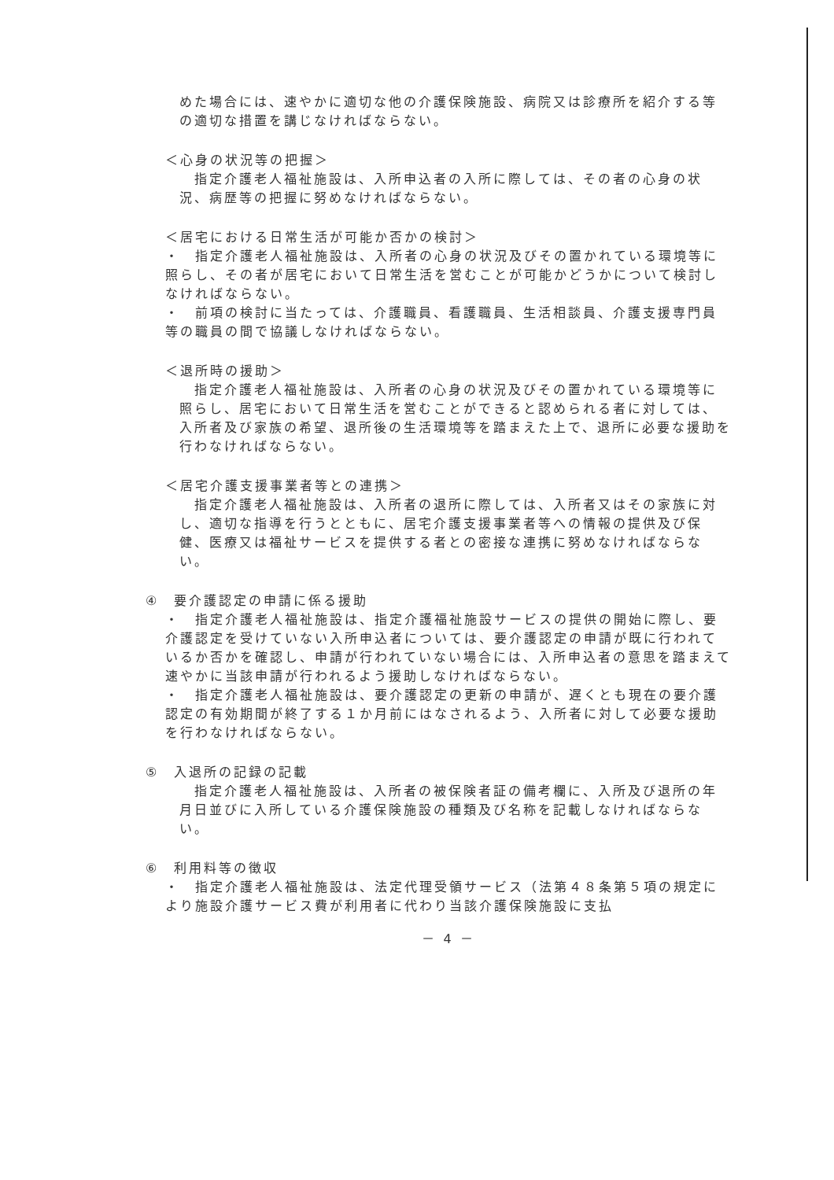めた場合には、速やかに適切な他の介護保険施設、病院又は診療所を紹介する等の適切な措置を講じなければならない。
＜心身の状況等の把握＞
　指定介護老人福祉施設は、入所申込者の入所に際しては、その者の心身の状況、病歴等の把握に努めなければならない。
＜居宅における日常生活が可能か否かの検討＞
・　指定介護老人福祉施設は、入所者の心身の状況及びその置かれている環境等に照らし、その者が居宅において日常生活を営むことが可能かどうかについて検討しなければならない。
・　前項の検討に当たっては、介護職員、看護職員、生活相談員、介護支援専門員等の職員の間で協議しなければならない。
＜退所時の援助＞
　指定介護老人福祉施設は、入所者の心身の状況及びその置かれている環境等に照らし、居宅において日常生活を営むことができると認められる者に対しては、入所者及び家族の希望、退所後の生活環境等を踏まえた上で、退所に必要な援助を行わなければならない。
＜居宅介護支援事業者等との連携＞
　指定介護老人福祉施設は、入所者の退所に際しては、入所者又はその家族に対し、適切な指導を行うとともに、居宅介護支援事業者等への情報の提供及び保健、医療又は福祉サービスを提供する者との密接な連携に努めなければならない。
④　要介護認定の申請に係る援助
・　指定介護老人福祉施設は、指定介護福祉施設サービスの提供の開始に際し、要介護認定を受けていない入所申込者については、要介護認定の申請が既に行われているか否かを確認し、申請が行われていない場合には、入所申込者の意思を踏まえて速やかに当該申請が行われるよう援助しなければならない。
・　指定介護老人福祉施設は、要介護認定の更新の申請が、遅くとも現在の要介護認定の有効期間が終了する１か月前にはなされるよう、入所者に対して必要な援助を行わなければならない。
⑤　入退所の記録の記載
　指定介護老人福祉施設は、入所者の被保険者証の備考欄に、入所及び退所の年月日並びに入所している介護保険施設の種類及び名称を記載しなければならない。
⑥　利用料等の徴収
・　指定介護老人福祉施設は、法定代理受領サービス（法第４８条第５項の規定により施設介護サービス費が利用者に代わり当該介護保険施設に支払
－ 4 －